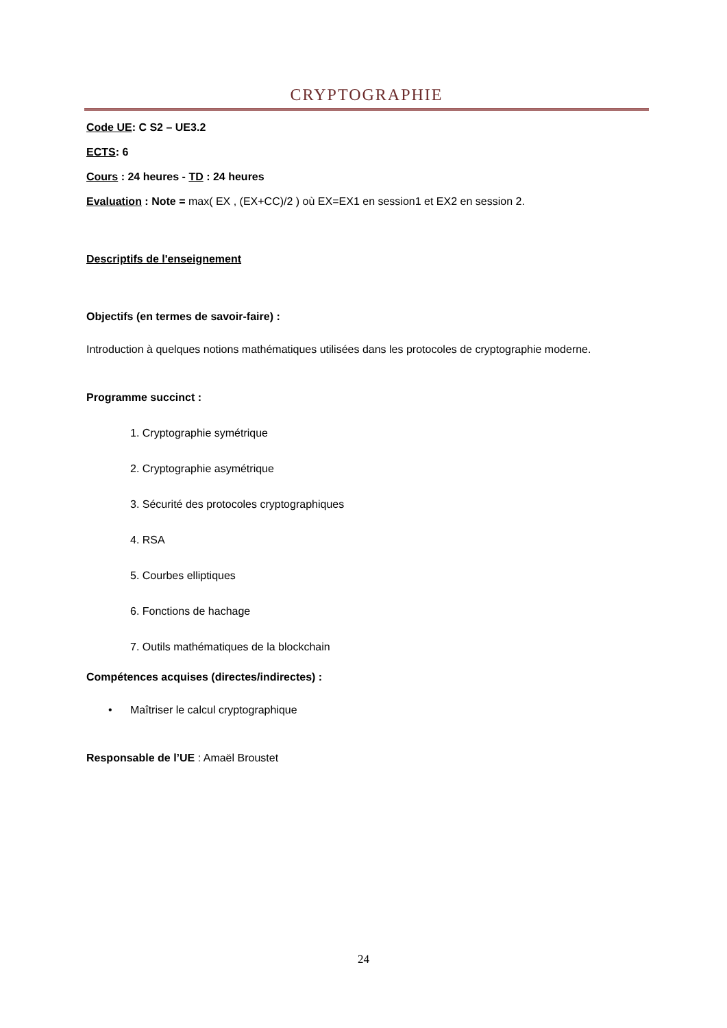CRYPTOGRAPHIE
Code UE: C S2 – UE3.2
ECTS: 6
Cours : 24 heures - TD : 24 heures
Evaluation : Note = max( EX , (EX+CC)/2 ) où EX=EX1 en session1 et EX2 en session 2.
Descriptifs de l'enseignement
Objectifs (en termes de savoir-faire) :
Introduction à quelques notions mathématiques utilisées dans les protocoles de cryptographie moderne.
Programme succinct :
1. Cryptographie symétrique
2. Cryptographie asymétrique
3. Sécurité des protocoles cryptographiques
4. RSA
5. Courbes elliptiques
6. Fonctions de hachage
7. Outils mathématiques de la blockchain
Compétences acquises (directes/indirectes) :
• Maîtriser le calcul cryptographique
Responsable de l’UE : Amaël Broustet
24